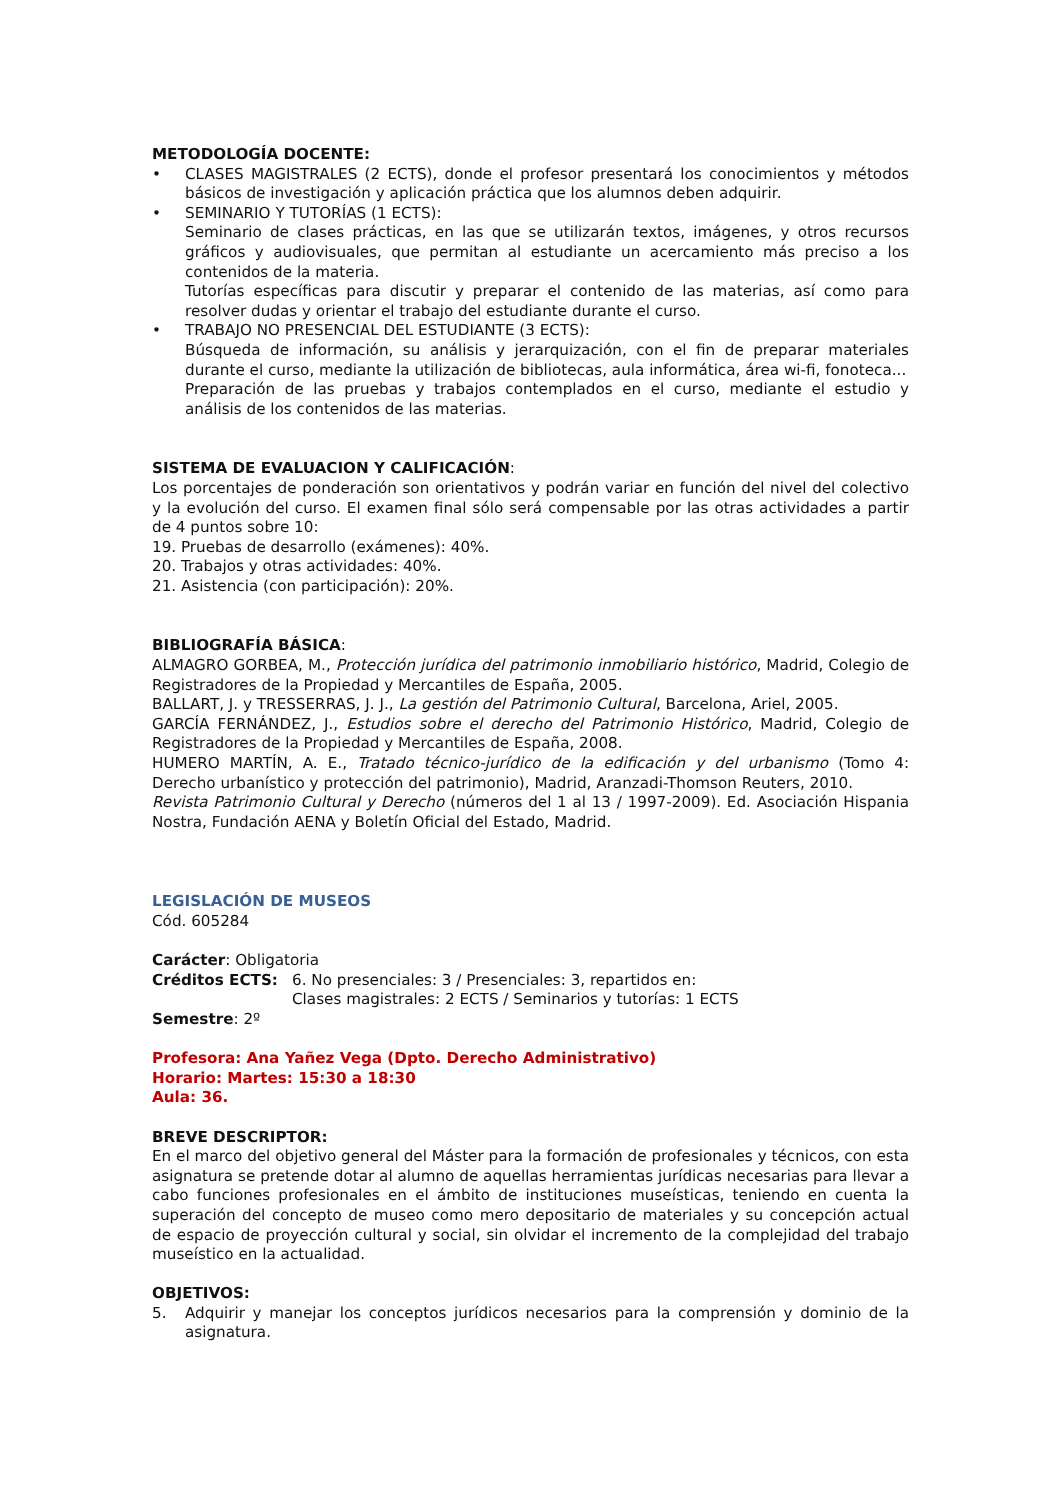METODOLOGÍA DOCENTE:
• CLASES MAGISTRALES (2 ECTS), donde el profesor presentará los conocimientos y métodos básicos de investigación y aplicación práctica que los alumnos deben adquirir.
• SEMINARIO Y TUTORÍAS (1 ECTS):
Seminario de clases prácticas, en las que se utilizarán textos, imágenes, y otros recursos gráficos y audiovisuales, que permitan al estudiante un acercamiento más preciso a los contenidos de la materia.
Tutorías específicas para discutir y preparar el contenido de las materias, así como para resolver dudas y orientar el trabajo del estudiante durante el curso.
• TRABAJO NO PRESENCIAL DEL ESTUDIANTE (3 ECTS):
Búsqueda de información, su análisis y jerarquización, con el fin de preparar materiales durante el curso, mediante la utilización de bibliotecas, aula informática, área wi-fi, fonoteca...
Preparación de las pruebas y trabajos contemplados en el curso, mediante el estudio y análisis de los contenidos de las materias.
SISTEMA DE EVALUACION Y CALIFICACIÓN:
Los porcentajes de ponderación son orientativos y podrán variar en función del nivel del colectivo y la evolución del curso. El examen final sólo será compensable por las otras actividades a partir de 4 puntos sobre 10:
19. Pruebas de desarrollo (exámenes): 40%.
20. Trabajos y otras actividades: 40%.
21. Asistencia (con participación): 20%.
BIBLIOGRAFÍA BÁSICA:
ALMAGRO GORBEA, M., Protección jurídica del patrimonio inmobiliario histórico, Madrid, Colegio de Registradores de la Propiedad y Mercantiles de España, 2005.
BALLART, J. y TRESSERRAS, J. J., La gestión del Patrimonio Cultural, Barcelona, Ariel, 2005.
GARCÍA FERNÁNDEZ, J., Estudios sobre el derecho del Patrimonio Histórico, Madrid, Colegio de Registradores de la Propiedad y Mercantiles de España, 2008.
HUMERO MARTÍN, A. E., Tratado técnico-jurídico de la edificación y del urbanismo (Tomo 4: Derecho urbanístico y protección del patrimonio), Madrid, Aranzadi-Thomson Reuters, 2010.
Revista Patrimonio Cultural y Derecho (números del 1 al 13 / 1997-2009). Ed. Asociación Hispania Nostra, Fundación AENA y Boletín Oficial del Estado, Madrid.
LEGISLACIÓN DE MUSEOS
Cód. 605284
Carácter: Obligatoria
Créditos ECTS: 6. No presenciales: 3 / Presenciales: 3, repartidos en:
Clases magistrales: 2 ECTS / Seminarios y tutorías: 1 ECTS
Semestre: 2º
Profesora: Ana Yañez Vega (Dpto. Derecho Administrativo)
Horario: Martes: 15:30 a 18:30
Aula: 36.
BREVE DESCRIPTOR:
En el marco del objetivo general del Máster para la formación de profesionales y técnicos, con esta asignatura se pretende dotar al alumno de aquellas herramientas jurídicas necesarias para llevar a cabo funciones profesionales en el ámbito de instituciones museísticas, teniendo en cuenta la superación del concepto de museo como mero depositario de materiales y su concepción actual de espacio de proyección cultural y social, sin olvidar el incremento de la complejidad del trabajo museístico en la actualidad.
OBJETIVOS:
5. Adquirir y manejar los conceptos jurídicos necesarios para la comprensión y dominio de la asignatura.